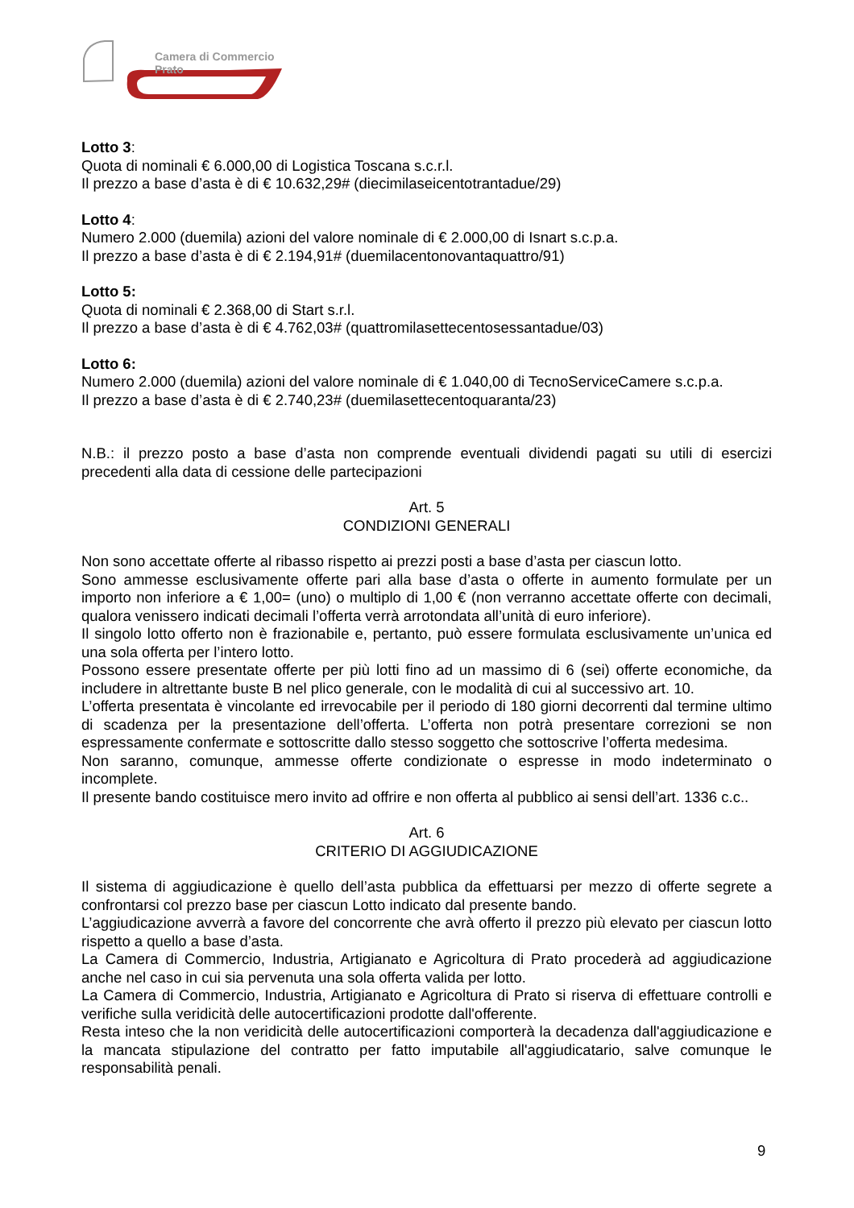Camera di Commercio
Prato
Lotto 3:
Quota di nominali € 6.000,00 di Logistica Toscana s.c.r.l.
Il prezzo a base d’asta è di € 10.632,29# (diecimilaseicentotrantadue/29)
Lotto 4:
Numero 2.000 (duemila) azioni del valore nominale di € 2.000,00 di Isnart s.c.p.a.
Il prezzo a base d’asta è di € 2.194,91# (duemilacentonovantaquattro/91)
Lotto 5:
Quota di nominali € 2.368,00 di Start s.r.l.
Il prezzo a base d’asta è di € 4.762,03# (quattromilasettecentosessantadue/03)
Lotto 6:
Numero 2.000 (duemila) azioni del valore nominale di € 1.040,00 di TecnoServiceCamere s.c.p.a.
Il prezzo a base d’asta è di € 2.740,23# (duemilasettecentoquaranta/23)
N.B.: il prezzo posto a base d’asta non comprende eventuali dividendi pagati su utili di esercizi precedenti alla data di cessione delle partecipazioni
Art. 5
CONDIZIONI GENERALI
Non sono accettate offerte al ribasso rispetto ai prezzi posti a base d’asta per ciascun lotto.
Sono ammesse esclusivamente offerte pari alla base d’asta o offerte in aumento formulate per un importo non inferiore a € 1,00= (uno) o multiplo di 1,00 € (non verranno accettate offerte con decimali, qualora venissero indicati decimali l’offerta verrà arrotondata all’unità di euro inferiore).
Il singolo lotto offerto non è frazionabile e, pertanto, può essere formulata esclusivamente un’unica ed una sola offerta per l’intero lotto.
Possono essere presentate offerte per più lotti fino ad un massimo di 6 (sei) offerte economiche, da includere in altrettante buste B nel plico generale, con le modalità di cui al successivo art. 10.
L’offerta presentata è vincolante ed irrevocabile per il periodo di 180 giorni decorrenti dal termine ultimo di scadenza per la presentazione dell’offerta. L’offerta non potrà presentare correzioni se non espressamente confermate e sottoscritte dallo stesso soggetto che sottoscrive l’offerta medesima.
Non saranno, comunque, ammesse offerte condizionate o espresse in modo indeterminato o incomplete.
Il presente bando costituisce mero invito ad offrire e non offerta al pubblico ai sensi dell’art. 1336 c.c..
Art. 6
CRITERIO DI AGGIUDICAZIONE
Il sistema di aggiudicazione è quello dell’asta pubblica da effettuarsi per mezzo di offerte segrete a confrontarsi col prezzo base per ciascun Lotto indicato dal presente bando.
L’aggiudicazione avverrà a favore del concorrente che avrà offerto il prezzo più elevato per ciascun lotto rispetto a quello a base d’asta.
La Camera di Commercio, Industria, Artigianato e Agricoltura di Prato procederà ad aggiudicazione anche nel caso in cui sia pervenuta una sola offerta valida per lotto.
La Camera di Commercio, Industria, Artigianato e Agricoltura di Prato si riserva di effettuare controlli e verifiche sulla veridicità delle autocertificazioni prodotte dall'offerente.
Resta inteso che la non veridicità delle autocertificazioni comporterà la decadenza dall'aggiudicazione e la mancata stipulazione del contratto per fatto imputabile all'aggiudicatario, salve comunque le responsabilità penali.
9